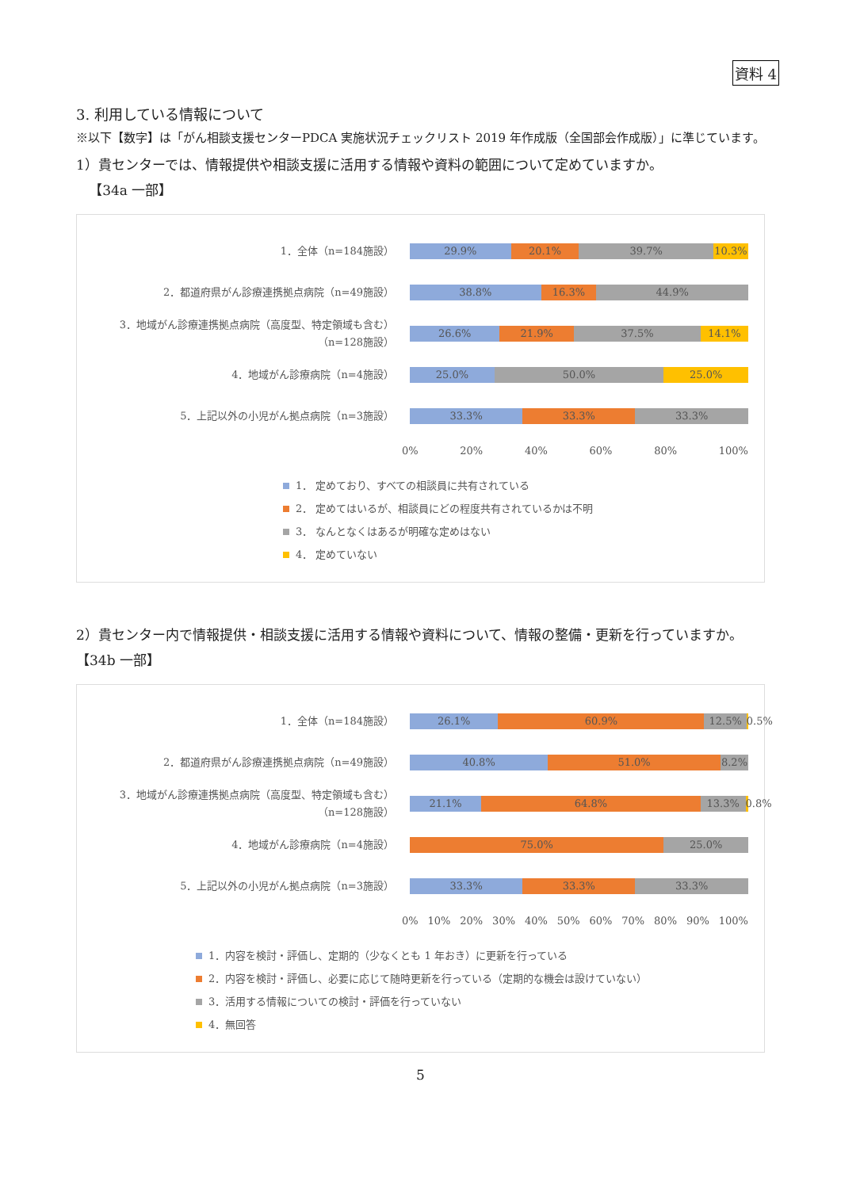資料 4
3. 利用している情報について
※以下【数字】は「がん相談支援センターPDCA 実施状況チェックリスト 2019 年作成版（全国部会作成版）」に準じています。
1）貴センターでは、情報提供や相談支援に活用する情報や資料の範囲について定めていますか。
【34a 一部】
1．全体（n=184施設）
29.9% 20.1% 39.7% 10.3%
2．都道府県がん診療連携拠点病院（n=49施設）
38.8% 16.3% 44.9%
3．地域がん診療連携拠点病院（高度型、特定領域も含む）
（n=128施設）
26.6% 21.9% 37.5% 14.1%
4．地域がん診療病院（n=4施設）
25.0% 50.0% 25.0%
5．上記以外の小児がん拠点病院（n=3施設）
33.3% 33.3% 33.3%
0% 20% 40% 60% 80% 100%
1． 定めており、すべての相談員に共有されている
2． 定めてはいるが、相談員にどの程度共有されているかは不明
3． なんとなくはあるが明確な定めはない
4． 定めていない
2）貴センター内で情報提供・相談支援に活用する情報や資料について、情報の整備・更新を行っていますか。【34b 一部】
1．全体（n=184施設）
26.1% 60.9% 12.5% 0.5%
2．都道府県がん診療連携拠点病院（n=49施設）
40.8% 51.0% 8.2%
3．地域がん診療連携拠点病院（高度型、特定領域も含む）
（n=128施設）
21.1% 64.8% 13.3% 0.8%
4．地域がん診療病院（n=4施設）
75.0% 25.0%
5．上記以外の小児がん拠点病院（n=3施設）
33.3% 33.3% 33.3%
0% 10% 20% 30% 40% 50% 60% 70% 80% 90% 100%
1．内容を検討・評価し、定期的（少なくとも 1 年おき）に更新を行っている
2．内容を検討・評価し、必要に応じて随時更新を行っている（定期的な機会は設けていない）
3．活用する情報についての検討・評価を行っていない
4．無回答
5